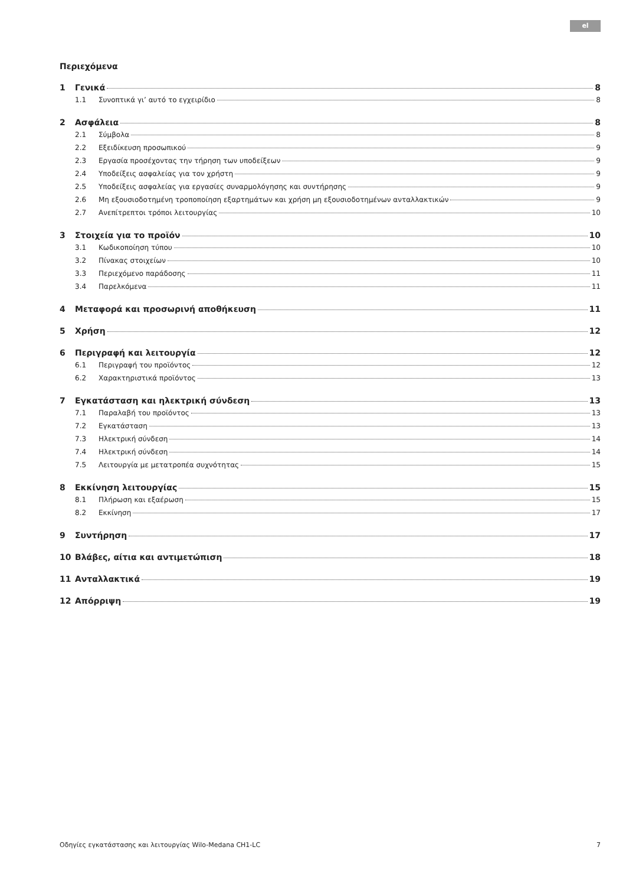el
Περιεχόμενα
1 Γενικά 8
1.1 Συνοπτικά γι’ αυτό το εγχειρίδιο 8
2 Ασφάλεια 8
2.1 Σύμβολα 8
2.2 Εξειδίκευση προσωπικού 9
2.3 Εργασία προσέχοντας την τήρηση των υποδείξεων 9
2.4 Υποδείξεις ασφαλείας για τον χρήστη 9
2.5 Υποδείξεις ασφαλείας για εργασίες συναρμολόγησης και συντήρησης 9
2.6 Μη εξουσιοδοτημένη τροποποίηση εξαρτημάτων και χρήση μη εξουσιοδοτημένων ανταλλακτικών 9
2.7 Ανεπίτρεπτοι τρόποι λειτουργίας 10
3 Στοιχεία για το προϊόν 10
3.1 Κωδικοποίηση τύπου 10
3.2 Πίνακας στοιχείων 10
3.3 Περιεχόμενο παράδοσης 11
3.4 Παρελκόμενα 11
4 Μεταφορά και προσωρινή αποθήκευση 11
5 Χρήση 12
6 Περιγραφή και λειτουργία 12
6.1 Περιγραφή του προϊόντος 12
6.2 Χαρακτηριστικά προϊόντος 13
7 Εγκατάσταση και ηλεκτρική σύνδεση 13
7.1 Παραλαβή του προϊόντος 13
7.2 Εγκατάσταση 13
7.3 Ηλεκτρική σύνδεση 14
7.4 Ηλεκτρική σύνδεση 14
7.5 Λειτουργία με μετατροπέα συχνότητας 15
8 Εκκίνηση λειτουργίας 15
8.1 Πλήρωση και εξαέρωση 15
8.2 Εκκίνηση 17
9 Συντήρηση 17
10 Βλάβες, αίτια και αντιμετώπιση 18
11 Ανταλλακτικά 19
12 Απόρριψη 19
Οδηγίες εγκατάστασης και λειτουργίας Wilo-Medana CH1-LC 7